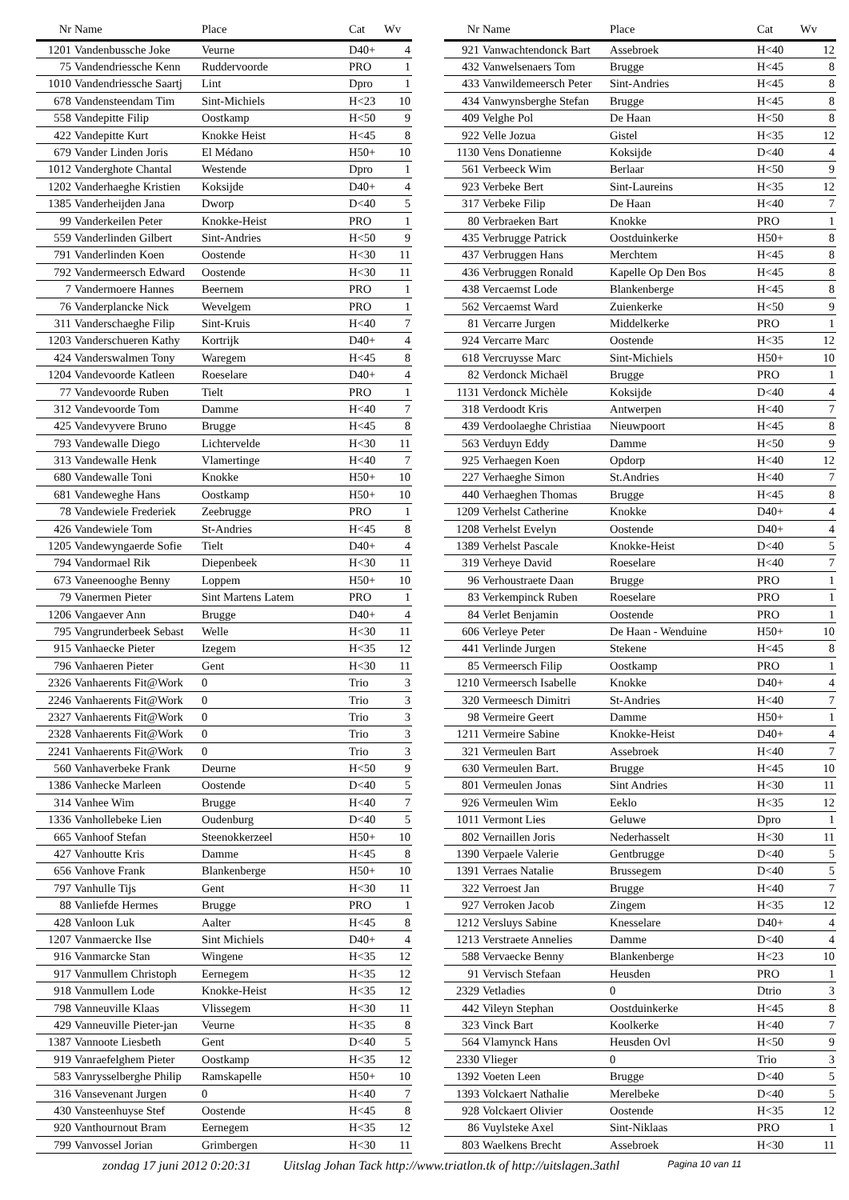| Nr | Name | Place | Cat | Wv |
| --- | --- | --- | --- | --- |
| 1201 | Vandenbussche Joke | Veurne | D40+ | 4 |
| 75 | Vandendriessche Kenn | Ruddervoorde | PRO | 1 |
| 1010 | Vandendriessche Saartj | Lint | Dpro | 1 |
| 678 | Vandensteendam Tim | Sint-Michiels | H<23 | 10 |
| 558 | Vandepitte Filip | Oostkamp | H<50 | 9 |
| 422 | Vandepitte Kurt | Knokke Heist | H<45 | 8 |
| 679 | Vander Linden Joris | El Médano | H50+ | 10 |
| 1012 | Vanderghote Chantal | Westende | Dpro | 1 |
| 1202 | Vanderhaeghe Kristien | Koksijde | D40+ | 4 |
| 1385 | Vanderheijden Jana | Dworp | D<40 | 5 |
| 99 | Vanderkeilen Peter | Knokke-Heist | PRO | 1 |
| 559 | Vanderlinden Gilbert | Sint-Andries | H<50 | 9 |
| 791 | Vanderlinden Koen | Oostende | H<30 | 11 |
| 792 | Vandermeersch Edward | Oostende | H<30 | 11 |
| 7 | Vandermoere Hannes | Beernem | PRO | 1 |
| 76 | Vanderplancke Nick | Wevelgem | PRO | 1 |
| 311 | Vanderschaeghe Filip | Sint-Kruis | H<40 | 7 |
| 1203 | Vanderschueren Kathy | Kortrijk | D40+ | 4 |
| 424 | Vanderswalmen Tony | Waregem | H<45 | 8 |
| 1204 | Vandevoorde Katleen | Roeselare | D40+ | 4 |
| 77 | Vandevoorde Ruben | Tielt | PRO | 1 |
| 312 | Vandevoorde Tom | Damme | H<40 | 7 |
| 425 | Vandevyvere Bruno | Brugge | H<45 | 8 |
| 793 | Vandewalle Diego | Lichtervelde | H<30 | 11 |
| 313 | Vandewalle Henk | Vlamertinge | H<40 | 7 |
| 680 | Vandewalle Toni | Knokke | H50+ | 10 |
| 681 | Vandeweghe Hans | Oostkamp | H50+ | 10 |
| 78 | Vandewiele Frederiek | Zeebrugge | PRO | 1 |
| 426 | Vandewiele Tom | St-Andries | H<45 | 8 |
| 1205 | Vandewyngaerde Sofie | Tielt | D40+ | 4 |
| 794 | Vandormael Rik | Diepenbeek | H<30 | 11 |
| 673 | Vaneenooghe Benny | Loppem | H50+ | 10 |
| 79 | Vanermen Pieter | Sint Martens Latem | PRO | 1 |
| 1206 | Vangaever Ann | Brugge | D40+ | 4 |
| 795 | Vangrunderbeek Sebast | Welle | H<30 | 11 |
| 915 | Vanhaecke Pieter | Izegem | H<35 | 12 |
| 796 | Vanhaeren Pieter | Gent | H<30 | 11 |
| 2326 | Vanhaerents Fit@Work | 0 | Trio | 3 |
| 2246 | Vanhaerents Fit@Work | 0 | Trio | 3 |
| 2327 | Vanhaerents Fit@Work | 0 | Trio | 3 |
| 2328 | Vanhaerents Fit@Work | 0 | Trio | 3 |
| 2241 | Vanhaerents Fit@Work | 0 | Trio | 3 |
| 560 | Vanhaverbeke Frank | Deurne | H<50 | 9 |
| 1386 | Vanhecke Marleen | Oostende | D<40 | 5 |
| 314 | Vanhee Wim | Brugge | H<40 | 7 |
| 1336 | Vanhollebeke Lien | Oudenburg | D<40 | 5 |
| 665 | Vanhoof Stefan | Steenokkerzeel | H50+ | 10 |
| 427 | Vanhoutte Kris | Damme | H<45 | 8 |
| 656 | Vanhove Frank | Blankenberge | H50+ | 10 |
| 797 | Vanhulle Tijs | Gent | H<30 | 11 |
| 88 | Vanliefde Hermes | Brugge | PRO | 1 |
| 428 | Vanloon Luk | Aalter | H<45 | 8 |
| 1207 | Vanmaercke Ilse | Sint Michiels | D40+ | 4 |
| 916 | Vanmarcke Stan | Wingene | H<35 | 12 |
| 917 | Vanmullem Christoph | Eernegem | H<35 | 12 |
| 918 | Vanmullem Lode | Knokke-Heist | H<35 | 12 |
| 798 | Vanneuville Klaas | Vlissegem | H<30 | 11 |
| 429 | Vanneuville Pieter-jan | Veurne | H<35 | 8 |
| 1387 | Vannoote Liesbeth | Gent | D<40 | 5 |
| 919 | Vanraefelghem Pieter | Oostkamp | H<35 | 12 |
| 583 | Vanrysselberghe Philip | Ramskapelle | H50+ | 10 |
| 316 | Vansevenant Jurgen | 0 | H<40 | 7 |
| 430 | Vansteenhuyse Stef | Oostende | H<45 | 8 |
| 920 | Vanthournout Bram | Eernegem | H<35 | 12 |
| 799 | Vanvossel Jorian | Grimbergen | H<30 | 11 |
| Nr | Name | Place | Cat | Wv |
| --- | --- | --- | --- | --- |
| 921 | Vanwachtendonck Bart | Assebroek | H<40 | 12 |
| 432 | Vanwelsenaers Tom | Brugge | H<45 | 8 |
| 433 | Vanwildemeersch Peter | Sint-Andries | H<45 | 8 |
| 434 | Vanwynsberghe Stefan | Brugge | H<45 | 8 |
| 409 | Velghe Pol | De Haan | H<50 | 8 |
| 922 | Velle Jozua | Gistel | H<35 | 12 |
| 1130 | Vens Donatienne | Koksijde | D<40 | 4 |
| 561 | Verbeeck Wim | Berlaar | H<50 | 9 |
| 923 | Verbeke Bert | Sint-Laureins | H<35 | 12 |
| 317 | Verbeke Filip | De Haan | H<40 | 7 |
| 80 | Verbraeken Bart | Knokke | PRO | 1 |
| 435 | Verbrugge Patrick | Oostduinkerke | H50+ | 8 |
| 437 | Verbruggen Hans | Merchtem | H<45 | 8 |
| 436 | Verbruggen Ronald | Kapelle Op Den Bos | H<45 | 8 |
| 438 | Vercaemst Lode | Blankenberge | H<45 | 8 |
| 562 | Vercaemst Ward | Zuienkerke | H<50 | 9 |
| 81 | Vercarre Jurgen | Middelkerke | PRO | 1 |
| 924 | Vercarre Marc | Oostende | H<35 | 12 |
| 618 | Vercruysse Marc | Sint-Michiels | H50+ | 10 |
| 82 | Verdonck Michaël | Brugge | PRO | 1 |
| 1131 | Verdonck Michèle | Koksijde | D<40 | 4 |
| 318 | Verdoodt Kris | Antwerpen | H<40 | 7 |
| 439 | Verdoolaeghe Christiaa | Nieuwpoort | H<45 | 8 |
| 563 | Verduyn Eddy | Damme | H<50 | 9 |
| 925 | Verhaegen Koen | Opdorp | H<40 | 12 |
| 227 | Verhaeghe Simon | St.Andries | H<40 | 7 |
| 440 | Verhaeghen Thomas | Brugge | H<45 | 8 |
| 1209 | Verhelst Catherine | Knokke | D40+ | 4 |
| 1208 | Verhelst Evelyn | Oostende | D40+ | 4 |
| 1389 | Verhelst Pascale | Knokke-Heist | D<40 | 5 |
| 319 | Verheye David | Roeselare | H<40 | 7 |
| 96 | Verhoustraete Daan | Brugge | PRO | 1 |
| 83 | Verkempinck Ruben | Roeselare | PRO | 1 |
| 84 | Verlet Benjamin | Oostende | PRO | 1 |
| 606 | Verleye Peter | De Haan - Wenduine | H50+ | 10 |
| 441 | Verlinde Jurgen | Stekene | H<45 | 8 |
| 85 | Vermeersch Filip | Oostkamp | PRO | 1 |
| 1210 | Vermeersch Isabelle | Knokke | D40+ | 4 |
| 320 | Vermeesch Dimitri | St-Andries | H<40 | 7 |
| 98 | Vermeire Geert | Damme | H50+ | 1 |
| 1211 | Vermeire Sabine | Knokke-Heist | D40+ | 4 |
| 321 | Vermeulen Bart | Assebroek | H<40 | 7 |
| 630 | Vermeulen Bart. | Brugge | H<45 | 10 |
| 801 | Vermeulen Jonas | Sint Andries | H<30 | 11 |
| 926 | Vermeulen Wim | Eeklo | H<35 | 12 |
| 1011 | Vermont Lies | Geluwe | Dpro | 1 |
| 802 | Vernaillen Joris | Nederhasselt | H<30 | 11 |
| 1390 | Verpaele Valerie | Gentbrugge | D<40 | 5 |
| 1391 | Verraes Natalie | Brussegem | D<40 | 5 |
| 322 | Verroest Jan | Brugge | H<40 | 7 |
| 927 | Verroken Jacob | Zingem | H<35 | 12 |
| 1212 | Versluys Sabine | Knesselare | D40+ | 4 |
| 1213 | Verstraete Annelies | Damme | D<40 | 4 |
| 588 | Vervaecke Benny | Blankenberge | H<23 | 10 |
| 91 | Vervisch Stefaan | Heusden | PRO | 1 |
| 2329 | Vetladies | 0 | Dtrio | 3 |
| 442 | Vileyn Stephan | Oostduinkerke | H<45 | 8 |
| 323 | Vinck Bart | Koolkerke | H<40 | 7 |
| 564 | Vlamynck Hans | Heusden Ovl | H<50 | 9 |
| 2330 | Vlieger | 0 | Trio | 3 |
| 1392 | Voeten Leen | Brugge | D<40 | 5 |
| 1393 | Volckaert Nathalie | Merelbeke | D<40 | 5 |
| 928 | Volckaert Olivier | Oostende | H<35 | 12 |
| 86 | Vuylsteke Axel | Sint-Niklaas | PRO | 1 |
| 803 | Waelkens Brecht | Assebroek | H<30 | 11 |
zondag 17 juni 2012 0:20:31 Uitslag Johan Tack http://www.triatlon.tk of http://uitslagen.3athl Pagina 10 van 11